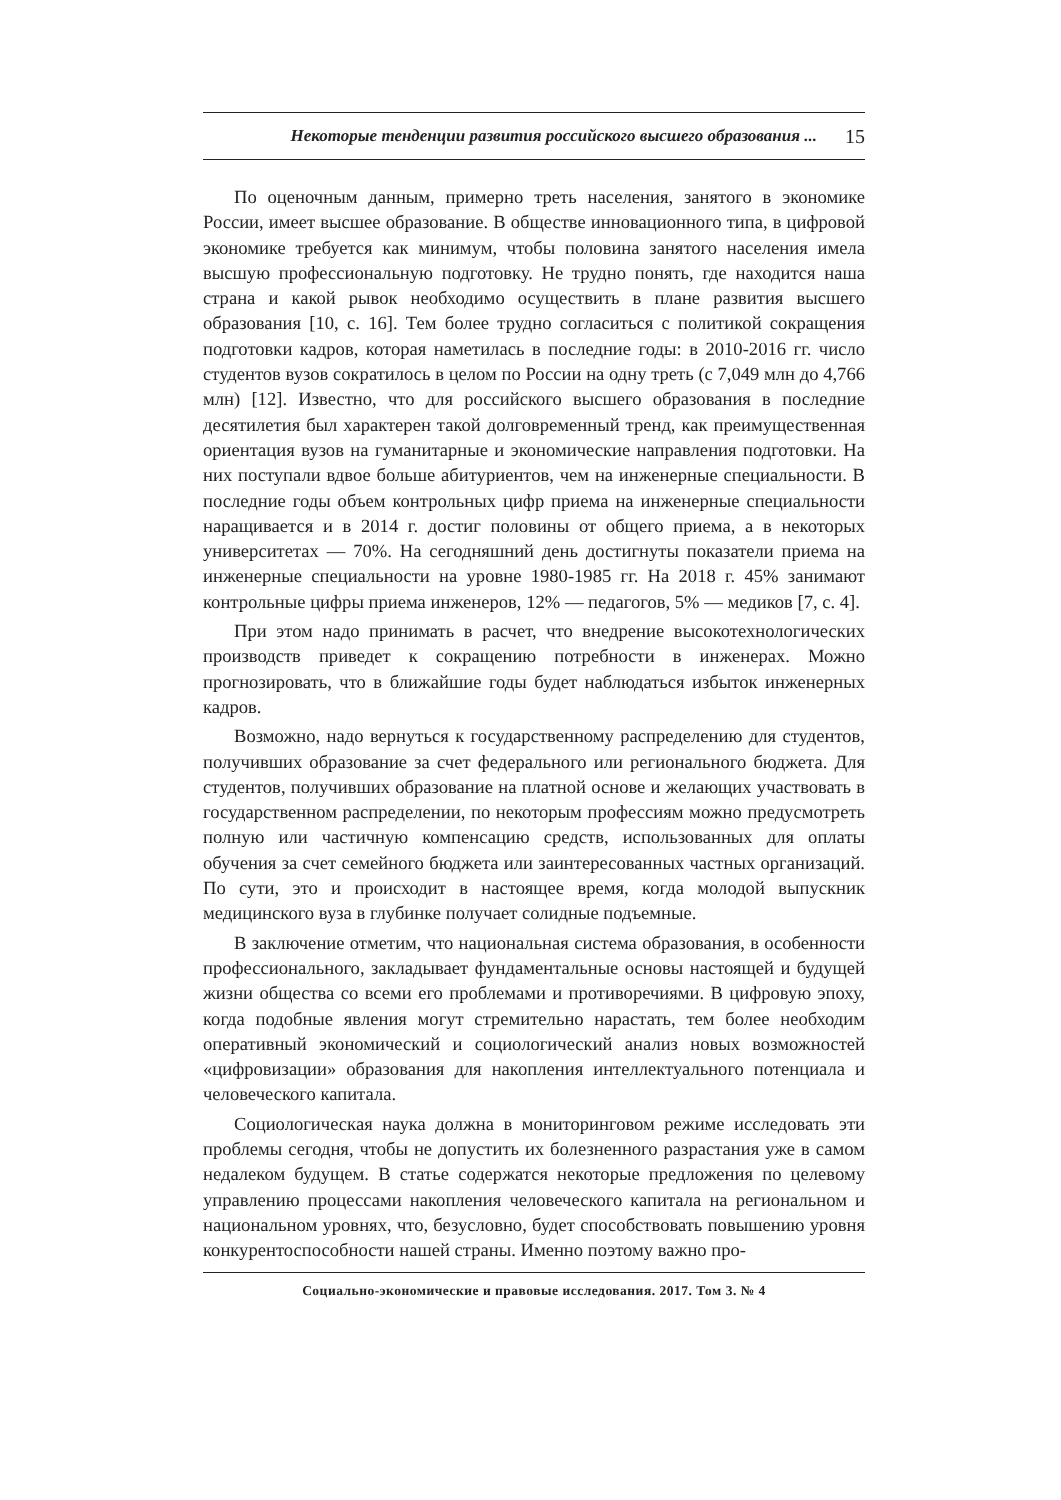Некоторые тенденции развития российского высшего образования ... 15
По оценочным данным, примерно треть населения, занятого в экономике России, имеет высшее образование. В обществе инновационного типа, в цифровой экономике требуется как минимум, чтобы половина занятого населения имела высшую профессиональную подготовку. Не трудно понять, где находится наша страна и какой рывок необходимо осуществить в плане развития высшего образования [10, с. 16]. Тем более трудно согласиться с политикой сокращения подготовки кадров, которая наметилась в последние годы: в 2010-2016 гг. число студентов вузов сократилось в целом по России на одну треть (с 7,049 млн до 4,766 млн) [12]. Известно, что для российского высшего образования в последние десятилетия был характерен такой долговременный тренд, как преимущественная ориентация вузов на гуманитарные и экономические направления подготовки. На них поступали вдвое больше абитуриентов, чем на инженерные специальности. В последние годы объем контрольных цифр приема на инженерные специальности наращивается и в 2014 г. достиг половины от общего приема, а в некоторых университетах — 70%. На сегодняшний день достигнуты показатели приема на инженерные специальности на уровне 1980-1985 гг. На 2018 г. 45% занимают контрольные цифры приема инженеров, 12% — педагогов, 5% — медиков [7, с. 4].
При этом надо принимать в расчет, что внедрение высокотехнологических производств приведет к сокращению потребности в инженерах. Можно прогнозировать, что в ближайшие годы будет наблюдаться избыток инженерных кадров.
Возможно, надо вернуться к государственному распределению для студентов, получивших образование за счет федерального или регионального бюджета. Для студентов, получивших образование на платной основе и желающих участвовать в государственном распределении, по некоторым профессиям можно предусмотреть полную или частичную компенсацию средств, использованных для оплаты обучения за счет семейного бюджета или заинтересованных частных организаций. По сути, это и происходит в настоящее время, когда молодой выпускник медицинского вуза в глубинке получает солидные подъемные.
В заключение отметим, что национальная система образования, в особенности профессионального, закладывает фундаментальные основы настоящей и будущей жизни общества со всеми его проблемами и противоречиями. В цифровую эпоху, когда подобные явления могут стремительно нарастать, тем более необходим оперативный экономический и социологический анализ новых возможностей «цифровизации» образования для накопления интеллектуального потенциала и человеческого капитала.
Социологическая наука должна в мониторинговом режиме исследовать эти проблемы сегодня, чтобы не допустить их болезненного разрастания уже в самом недалеком будущем. В статье содержатся некоторые предложения по целевому управлению процессами накопления человеческого капитала на региональном и национальном уровнях, что, безусловно, будет способствовать повышению уровня конкурентоспособности нашей страны. Именно поэтому важно про-
Социально-экономические и правовые исследования. 2017. Том 3. № 4